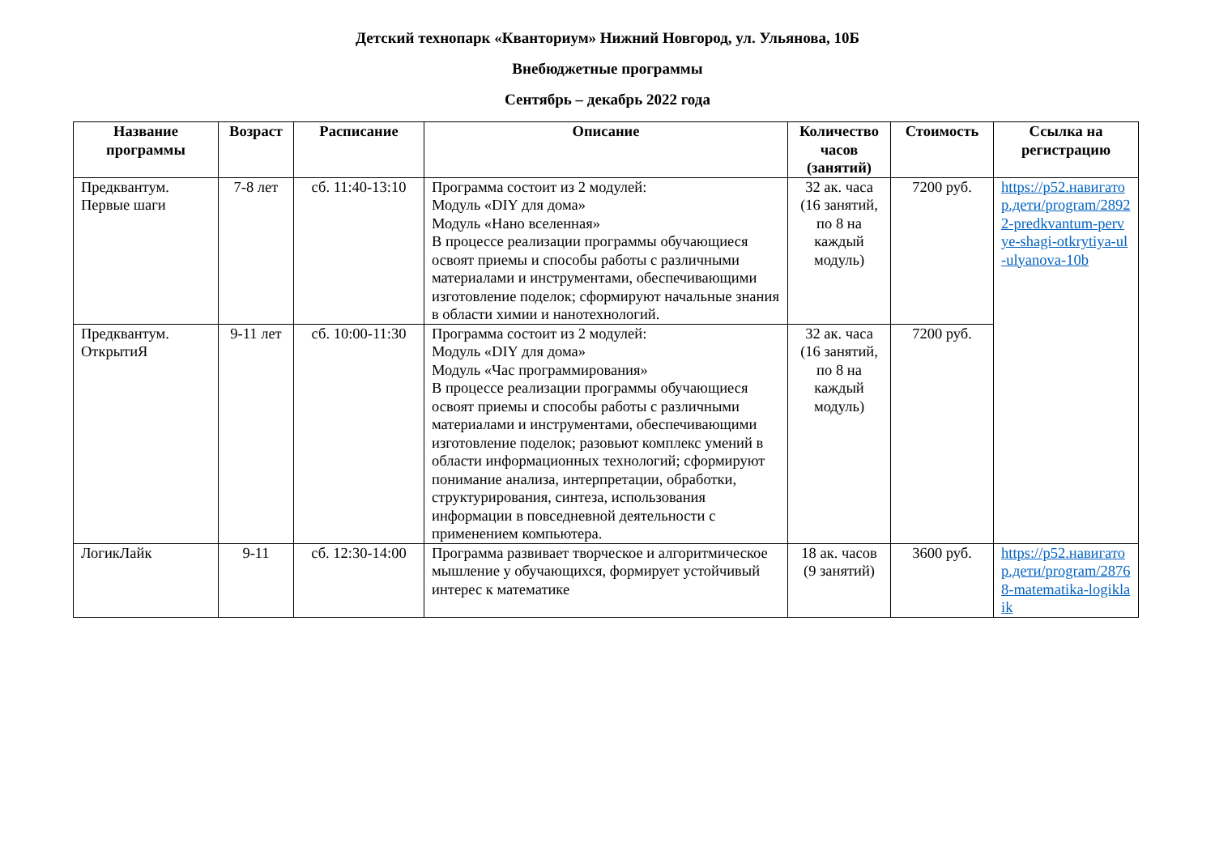Детский технопарк «Кванториум» Нижний Новгород, ул. Ульянова, 10Б
Внебюджетные программы
Сентябрь – декабрь 2022 года
| Название программы | Возраст | Расписание | Описание | Количество часов (занятий) | Стоимость | Ссылка на регистрацию |
| --- | --- | --- | --- | --- | --- | --- |
| Предквантум. Первые шаги | 7-8 лет | сб. 11:40-13:10 | Программа состоит из 2 модулей: Модуль «DIY для дома» Модуль «Нано вселенная» В процессе реализации программы обучающиеся освоят приемы и способы работы с различными материалами и инструментами, обеспечивающими изготовление поделок; сформируют начальные знания в области химии и нанотехнологий. | 32 ак. часа (16 занятий, по 8 на каждый модуль) | 7200 руб. | https://р52.навигатор.дети/program/28922-predkvantum-pervye-shagi-otkrytiya-ul-ulyanova-10b |
| Предквантум. ОткрытиЯ | 9-11 лет | сб. 10:00-11:30 | Программа состоит из 2 модулей: Модуль «DIY для дома» Модуль «Час программирования» В процессе реализации программы обучающиеся освоят приемы и способы работы с различными материалами и инструментами, обеспечивающими изготовление поделок; разовьют комплекс умений в области информационных технологий; сформируют понимание анализа, интерпретации, обработки, структурирования, синтеза, использования информации в повседневной деятельности с применением компьютера. | 32 ак. часа (16 занятий, по 8 на каждый модуль) | 7200 руб. | |
| ЛогикЛайк | 9-11 | сб. 12:30-14:00 | Программа развивает творческое и алгоритмическое мышление у обучающихся, формирует устойчивый интерес к математике | 18 ак. часов (9 занятий) | 3600 руб. | https://р52.навигатор.дети/program/28768-matematika-logiklaik |